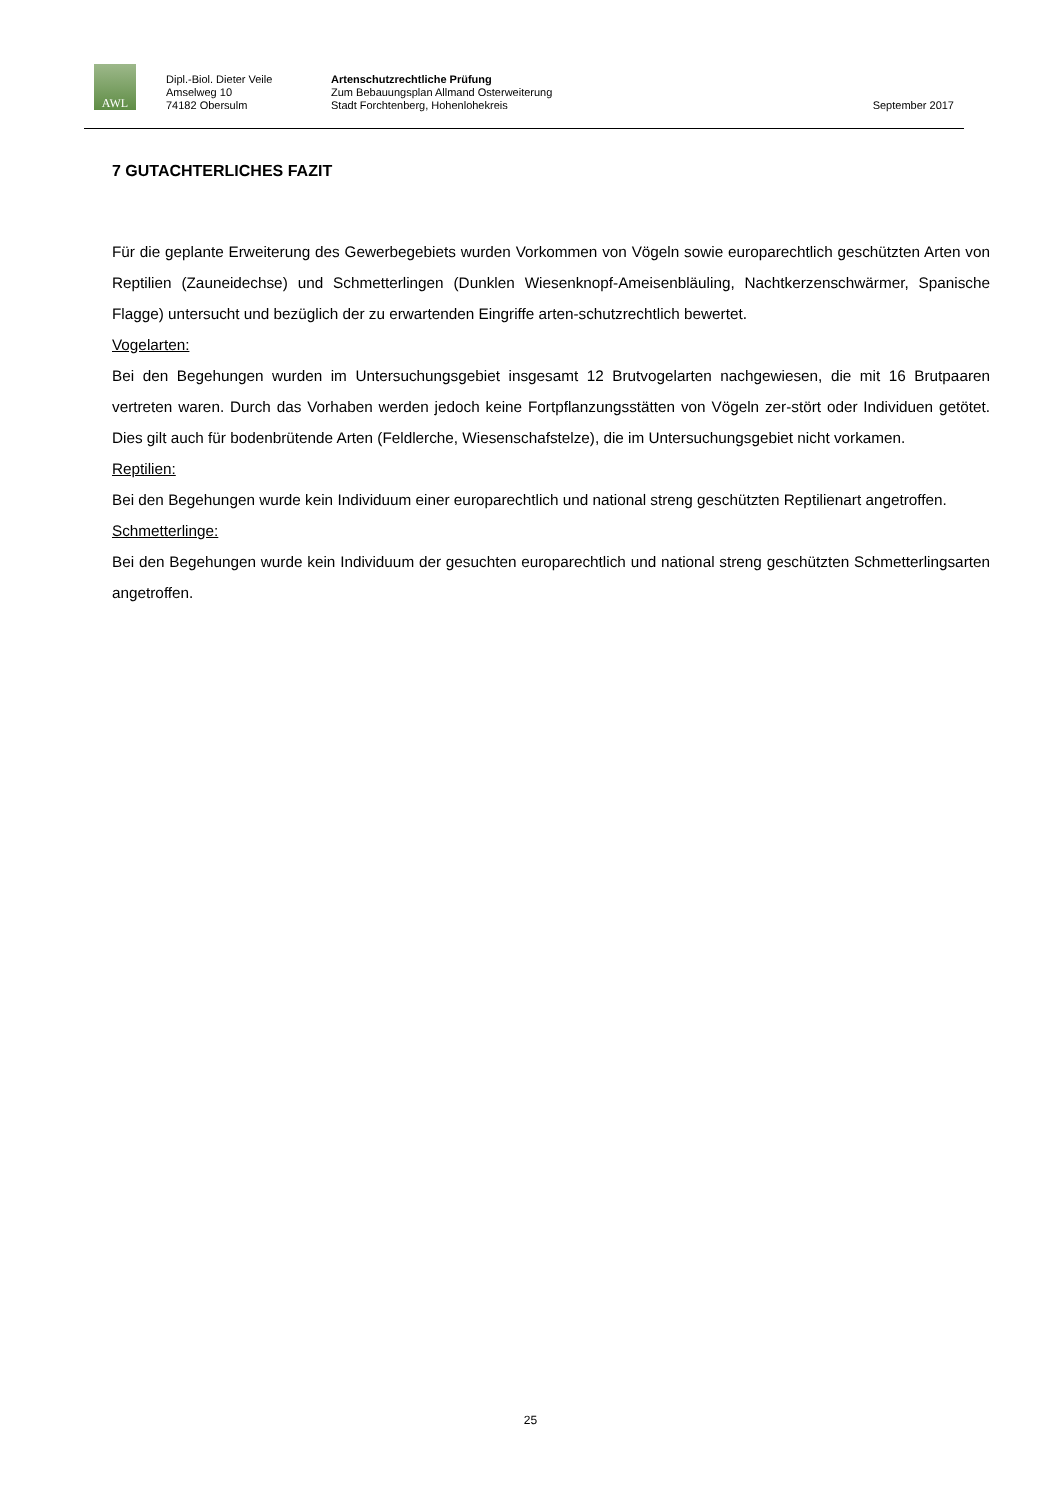AWL
Dipl.-Biol. Dieter Veile
Amselweg 10
74182 Obersulm
Artenschutzrechtliche Prüfung
Zum Bebauungsplan Allmand Osterweiterung
Stadt Forchtenberg, Hohenlohekreis
September 2017
7 GUTACHTERLICHES FAZIT
Für die geplante Erweiterung des Gewerbegebiets wurden Vorkommen von Vögeln sowie europarechtlich geschützten Arten von Reptilien (Zauneidechse) und Schmetterlingen (Dunklen Wiesenknopf-Ameisenbläuling, Nachtkerzenschwärmer, Spanische Flagge) untersucht und bezüglich der zu erwartenden Eingriffe arten-schutzrechtlich bewertet.
Vogelarten:
Bei den Begehungen wurden im Untersuchungsgebiet insgesamt 12 Brutvogelarten nachgewiesen, die mit 16 Brutpaaren vertreten waren. Durch das Vorhaben werden jedoch keine Fortpflanzungsstätten von Vögeln zer-stört oder Individuen getötet. Dies gilt auch für bodenbrütende Arten (Feldlerche, Wiesenschafstelze), die im Untersuchungsgebiet nicht vorkamen.
Reptilien:
Bei den Begehungen wurde kein Individuum einer europarechtlich und national streng geschützten Reptilienart angetroffen.
Schmetterlinge:
Bei den Begehungen wurde kein Individuum der gesuchten europarechtlich und national streng geschützten Schmetterlingsarten angetroffen.
25